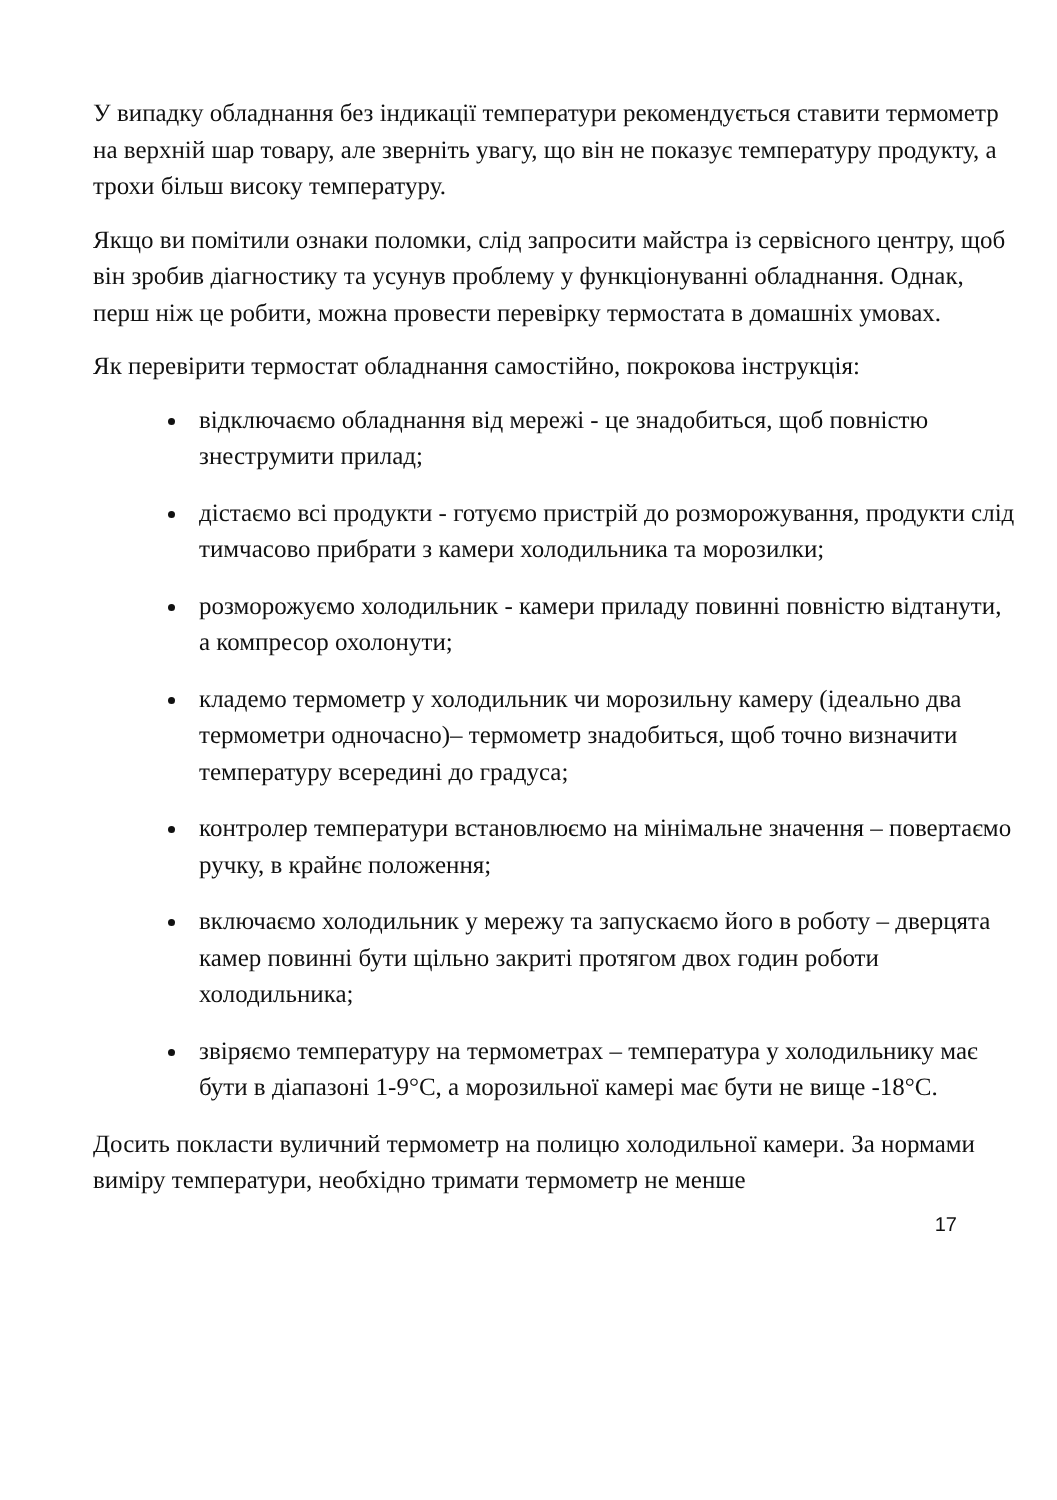У випадку обладнання без індикації температури рекомендується ставити термометр на верхній шар товару, але зверніть увагу, що він не показує температуру продукту, а трохи більш високу температуру.
Якщо ви помітили ознаки поломки, слід запросити майстра із сервісного центру, щоб він зробив діагностику та усунув проблему у функціонуванні обладнання. Однак, перш ніж це робити, можна провести перевірку термостата в домашніх умовах.
Як перевірити термостат обладнання самостійно, покрокова інструкція:
відключаємо обладнання від мережі - це знадобиться, щоб повністю знеструмити прилад;
дістаємо всі продукти - готуємо пристрій до розморожування, продукти слід тимчасово прибрати з камери холодильника та морозилки;
розморожуємо холодильник - камери приладу повинні повністю відтанути, а компресор охолонути;
кладемо термометр у холодильник чи морозильну камеру (ідеально два термометри одночасно)– термометр знадобиться, щоб точно визначити температуру всередині до градуса;
контролер температури встановлюємо на мінімальне значення – повертаємо ручку, в крайнє положення;
включаємо холодильник у мережу та запускаємо його в роботу – дверцята камер повинні бути щільно закриті протягом двох годин роботи холодильника;
звіряємо температуру на термометрах – температура у холодильнику має бути в діапазоні 1-9°C, а морозильної камері має бути не вище -18°C.
Досить покласти вуличний термометр на полицю холодильної камери. За нормами виміру температури, необхідно тримати термометр не менше
17